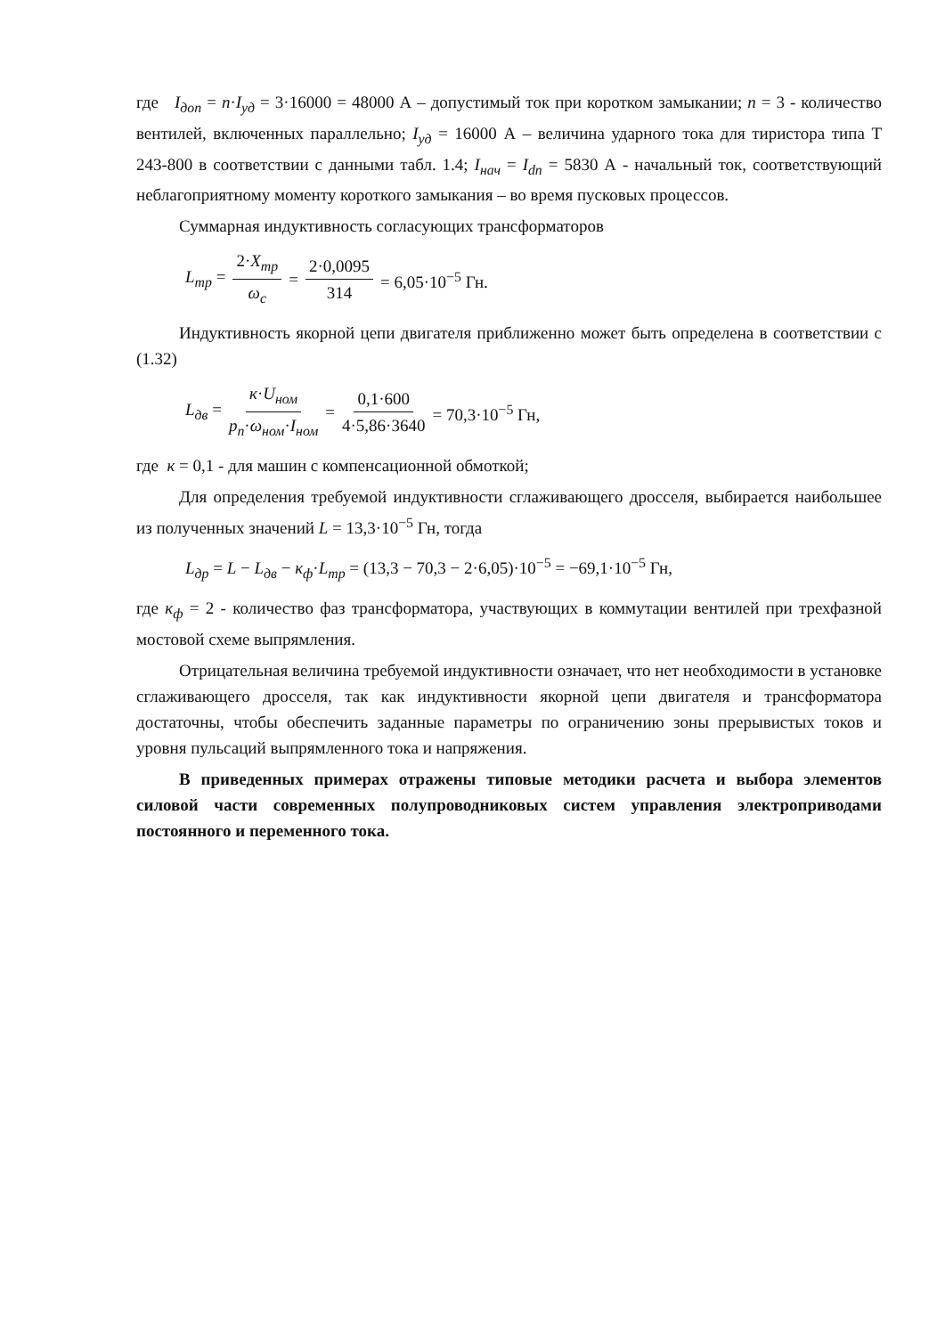где I<sub>доп</sub> = n·I<sub>уд</sub> = 3·16000 = 48000 А – допустимый ток при коротком замыкании; n = 3 - количество вентилей, включенных параллельно; I<sub>уд</sub> = 16000 А – величина ударного тока для тиристора типа Т 243-800 в соответствии с данными табл. 1.4; I<sub>нач</sub> = I<sub>dn</sub> = 5830 А - начальный ток, соответствующий неблагоприятному моменту короткого замыкания – во время пусковых процессов.
Суммарная индуктивность согласующих трансформаторов
L<sub>тр</sub> = 2·X<sub>тр</sub> ω<sub>c</sub> = 2·0,0095 314 = 6,05·10<sup>−5</sup> Гн.
Индуктивность якорной цепи двигателя приближенно может быть определена в соответствии с (1.32)
L<sub>дв</sub> = к·U<sub>ном</sub> p<sub>п</sub>·ω<sub>ном</sub>·I<sub>ном</sub> = 0,1·600 4·5,86·3640 = 70,3·10<sup>−5</sup> Гн,
где к = 0,1 - для машин с компенсационной обмоткой;
Для определения требуемой индуктивности сглаживающего дросселя, выбирается наибольшее из полученных значений L = 13,3·10<sup>−5</sup> Гн, тогда
L<sub>др</sub> = L − L<sub>дв</sub> − к<sub>ф</sub>·L<sub>тр</sub> = (13,3 − 70,3 − 2·6,05)·10<sup>−5</sup> = −69,1·10<sup>−5</sup> Гн,
где к<sub>ф</sub> = 2 - количество фаз трансформатора, участвующих в коммутации вентилей при трехфазной мостовой схеме выпрямления.
Отрицательная величина требуемой индуктивности означает, что нет необходимости в установке сглаживающего дросселя, так как индуктивности якорной цепи двигателя и трансформатора достаточны, чтобы обеспечить заданные параметры по ограничению зоны прерывистых токов и уровня пульсаций выпрямленного тока и напряжения.
В приведенных примерах отражены типовые методики расчета и выбора элементов силовой части современных полупроводниковых систем управления электроприводами постоянного и переменного тока.